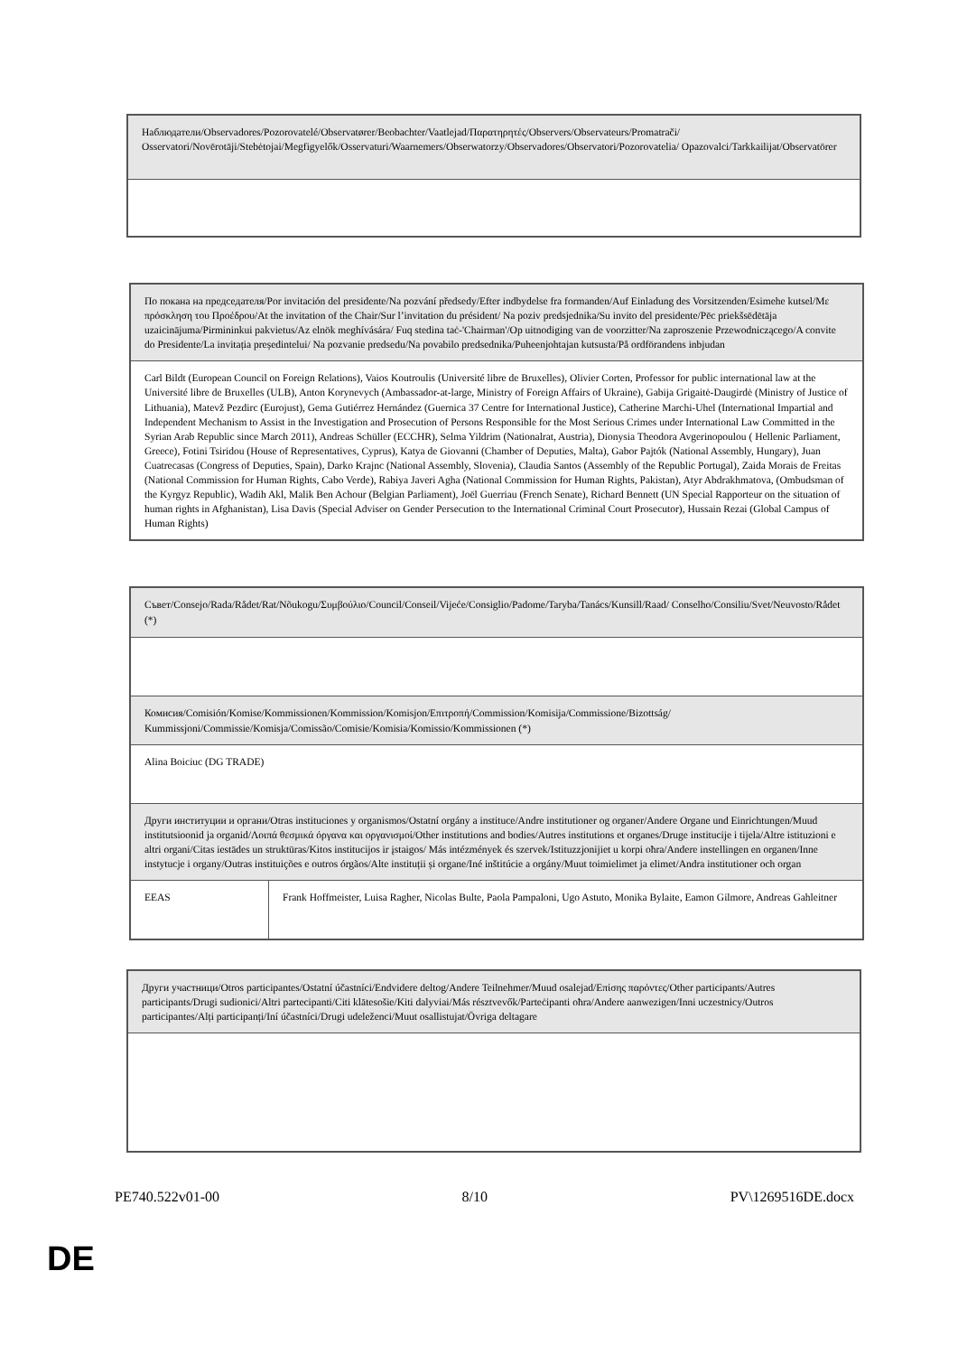| Наблюдатели/Observadores/Pozorovatelé/Observatører/Beobachter/Vaatlejad/Παρατηρητές/Observers/Observateurs/Promatrači/ Osservatori/Novērotāji/Stebėtojai/Megfigyelők/Osservaturi/Waarnemers/Obserwatorzy/Observadores/Observatori/Pozorovatelia/ Opazovalci/Tarkkailijat/Observatörer |
| По покана на председателя/Por invitación del presidente/Na pozvání předsedy/Efter indbydelse fra formanden/Auf Einladung des Vorsitzenden/Esimehe kutsel/Με πρόσκληση του Προέδρου/At the invitation of the Chair/Sur l’invitation du président/ Na poziv predsjednika/Su invito del presidente/Pēc priekšsēdētāja uzaicinājuma/Pirmininkui pakvietus/Az elnök meghívására/ Fuq stedina taċ-'Chairman'/Op uitnodiging van de voorzitter/Na zaproszenie Przewodniczącego/A convite do Presidente/La invitația președintelui/ Na pozvanie predsedu/Na povabilo predsednika/Puheenjohtajan kutsusta/På ordförandens inbjudan |
| Carl Bildt (European Council on Foreign Relations), Vaios Koutroulis (Université libre de Bruxelles), Olivier Corten, Professor for public international law at the Université libre de Bruxelles (ULB), Anton Korynevych (Ambassador-at-large, Ministry of Foreign Affairs of Ukraine), Gabija Grigaitė-Daugirdė (Ministry of Justice of Lithuania), Matevž Pezdirc (Eurojust), Gema Gutiérrez Hernández (Guernica 37 Centre for International Justice), Catherine Marchi-Uhel (International Impartial and Independent Mechanism to Assist in the Investigation and Prosecution of Persons Responsible for the Most Serious Crimes under International Law Committed in the Syrian Arab Republic since March 2011), Andreas Schüller (ECCHR), Selma Yildrim (Nationalrat, Austria), Dionysia Theodora Avgerinopoulou ( Hellenic Parliament, Greece), Fotini Tsiridou (House of Representatives, Cyprus), Katya de Giovanni (Chamber of Deputies, Malta), Gabor Pajtók (National Assembly, Hungary), Juan Cuatrecasas (Congress of Deputies, Spain), Darko Krajnc (National Assembly, Slovenia), Claudia Santos (Assembly of the Republic Portugal), Zaida Morais de Freitas (National Commission for Human Rights, Cabo Verde), Rabiya Javeri Agha (National Commission for Human Rights, Pakistan), Atyr Abdrakhmatova, (Ombudsman of the Kyrgyz Republic), Wadih Akl, Malik Ben Achour (Belgian Parliament), Joël Guerriau (French Senate), Richard Bennett (UN Special Rapporteur on the situation of human rights in Afghanistan), Lisa Davis (Special Adviser on Gender Persecution to the International Criminal Court Prosecutor), Hussain Rezai (Global Campus of Human Rights) |
| Съвет/Consejo/Rada/Rådet/Rat/Nõukogu/Συμβούλιο/Council/Conseil/Vijeće/Consiglio/Padome/Taryba/Tanács/Kunsill/Raad/ Conselho/Consiliu/Svet/Neuvosto/Rådet (*) | |
| Комисия/Comisión/Komise/Kommissionen/Kommission/Komisjon/Επιτροπή/Commission/Komisija/Commissione/Bizottság/ Kummissjoni/Commissie/Komisja/Comissão/Comisie/Komisia/Komissio/Kommissionen (*) | |
| Alina Boiciuc (DG TRADE) | |
| Други институции и органи/Otras instituciones y organismos/Ostatní orgány a instituce/Andre institutioner og organer/Andere Organe und Einrichtungen/Muud institutsioonid ja organid/Λοιπά θεσμικά όργανα και οργανισμοί/Other institutions and bodies/Autres institutions et organes/Druge institucije i tijela/Altre istituzioni e altri organi/Citas iestādes un struktūras/Kitos institucijos ir įstaigos/ Más intézmények és szervek/Istituzzjonijiet u korpi oħra/Andere instellingen en organen/Inne instytucje i organy/Outras instituições e outros órgãos/Alte instituții și organe/Iné inštitúcie a orgány/Muut toimielimet ja elimet/Andra institutioner och organ | |
| EEAS | Frank Hoffmeister, Luisa Ragher, Nicolas Bulte, Paola Pampaloni, Ugo Astuto, Monika Bylaite, Eamon Gilmore, Andreas Gahleitner |
| Други участници/Otros participantes/Ostatní účastníci/Endvidere deltog/Andere Teilnehmer/Muud osalejad/Επίσης παρόντες/Other participants/Autres participants/Drugi sudionici/Altri partecipanti/Citi klātesošie/Kiti dalyviai/Más résztvevők/Parteċipanti oħra/Andere aanwezigen/Inni uczestnicy/Outros participantes/Alți participanți/Iní účastníci/Drugi udeleženci/Muut osallistujat/Övriga deltagare |
PE740.522v01-00 8/10 PV\1269516DE.docx
DE